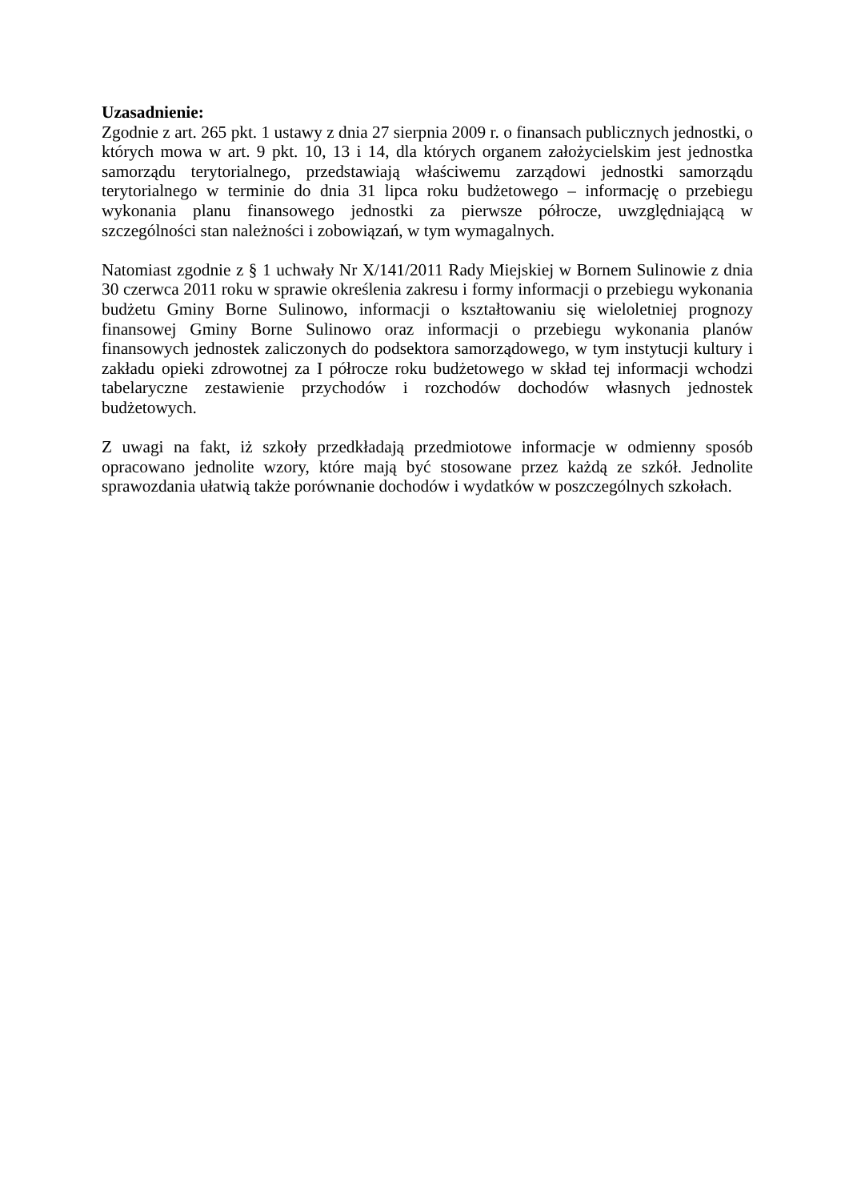Uzasadnienie:
Zgodnie z art. 265 pkt. 1 ustawy z dnia 27 sierpnia 2009 r. o finansach publicznych jednostki, o których mowa w art. 9 pkt. 10, 13 i 14, dla których organem założycielskim jest jednostka samorządu terytorialnego, przedstawiają właściwemu zarządowi jednostki samorządu terytorialnego w terminie do dnia 31 lipca roku budżetowego – informację o przebiegu wykonania planu finansowego jednostki za pierwsze półrocze, uwzględniającą w szczególności stan należności i zobowiązań, w tym wymagalnych.
Natomiast zgodnie z § 1 uchwały Nr X/141/2011 Rady Miejskiej w Bornem Sulinowie z dnia 30 czerwca 2011 roku w sprawie określenia zakresu i formy informacji o przebiegu wykonania budżetu Gminy Borne Sulinowo, informacji o kształtowaniu się wieloletniej prognozy finansowej Gminy Borne Sulinowo oraz informacji o przebiegu wykonania planów finansowych jednostek zaliczonych do podsektora samorządowego, w tym instytucji kultury i zakładu opieki zdrowotnej za I półrocze roku budżetowego w skład tej informacji wchodzi tabelaryczne zestawienie przychodów i rozchodów dochodów własnych jednostek budżetowych.
Z uwagi na fakt, iż szkoły przedkładają przedmiotowe informacje w odmienny sposób opracowano jednolite wzory, które mają być stosowane przez każdą ze szkół. Jednolite sprawozdania ułatwią także porównanie dochodów i wydatków w poszczególnych szkołach.